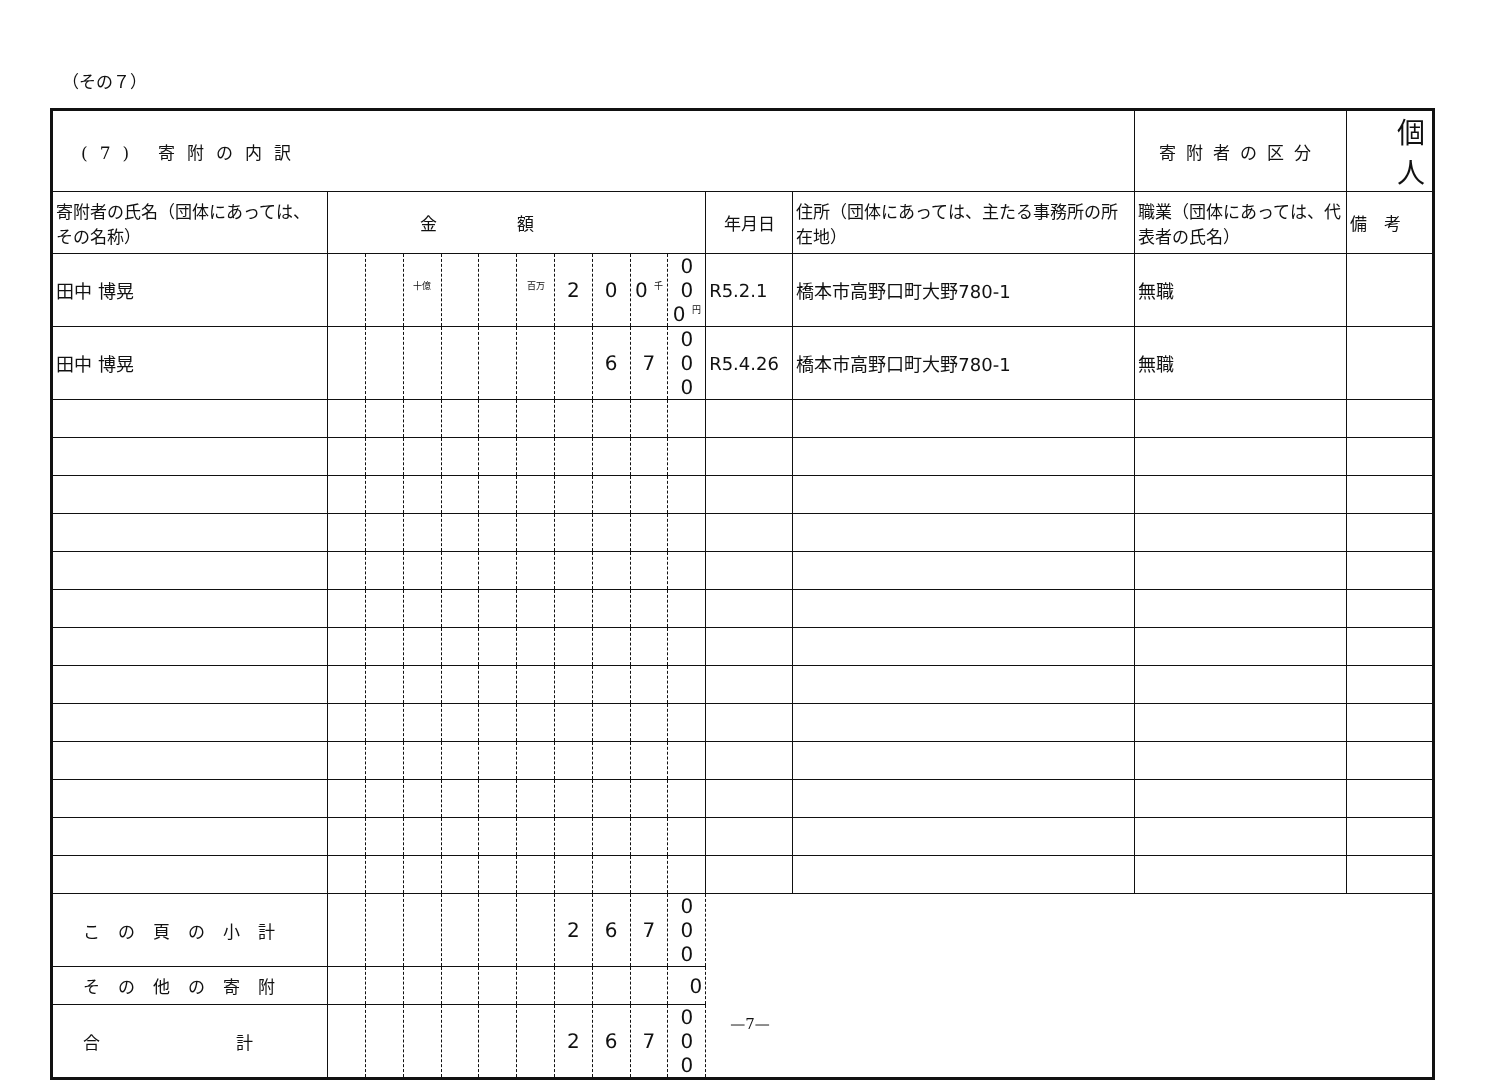（その７）
| (7) 寄附の内訳 | | | | | | | | | | | | | 寄附者の区分 | 個人 | |
| 寄附者の氏名（団体にあっては、その名称） | 金額 | | | | | | | | | | 年月日 | 住所（団体にあっては、主たる事務所の所在地） | 職業（団体にあっては、代表者の氏名） | 備 考 | |
| 田中 博晃 | | | <sup>十億</sup> | | | <sup>百万</sup> | 2 | 0 | 0 <sup>千</sup> | 0 0 0 <sup>円</sup> | R5.2.1 | 橋本市高野口町大野780-1 | 無職 | | |
| 田中 博晃 | | | | | | | | 6 | 7 | 0 0 0 | R5.4.26 | 橋本市高野口町大野780-1 | 無職 | | |
| この頁の小計 | | | | | | | 2 | 6 | 7 | 0 0 0 | | | | | |
| その他の寄附 | | | | | | | | | | 0 | | | | | |
| 合 計 | | | | | | | 2 | 6 | 7 | 0 0 0 | | | | | |
—7—